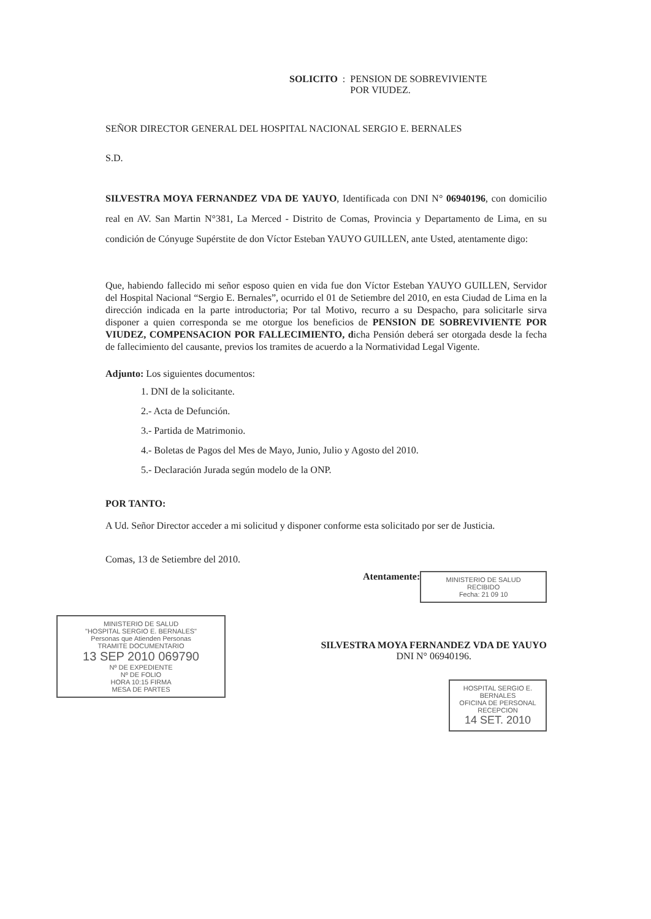SOLICITO: PENSION DE SOBREVIVIENTE
POR VIUDEZ.
SEÑOR DIRECTOR GENERAL DEL HOSPITAL NACIONAL SERGIO E. BERNALES
S.D.
SILVESTRA MOYA FERNANDEZ VDA DE YAUYO, Identificada con DNI N° 06940196, con domicilio real en AV. San Martin N°381, La Merced - Distrito de Comas, Provincia y Departamento de Lima, en su condición de Cónyuge Supérstite de don Víctor Esteban YAUYO GUILLEN, ante Usted, atentamente digo:
Que, habiendo fallecido mi señor esposo quien en vida fue don Víctor Esteban YAUYO GUILLEN, Servidor del Hospital Nacional “Sergio E. Bernales”, ocurrido el 01 de Setiembre del 2010, en esta Ciudad de Lima en la dirección indicada en la parte introductoria; Por tal Motivo, recurro a su Despacho, para solicitarle sirva disponer a quien corresponda se me otorgue los beneficios de PENSION DE SOBREVIVIENTE POR VIUDEZ, COMPENSACION POR FALLECIMIENTO, dicha Pensión deberá ser otorgada desde la fecha de fallecimiento del causante, previos los tramites de acuerdo a la Normatividad Legal Vigente.
Adjunto: Los siguientes documentos:
1. DNI de la solicitante.
2.- Acta de Defunción.
3.- Partida de Matrimonio.
4.- Boletas de Pagos del Mes de Mayo, Junio, Julio y Agosto del 2010.
5.- Declaración Jurada según modelo de la ONP.
POR TANTO:
A Ud. Señor Director acceder a mi solicitud y disponer conforme esta solicitado por ser de Justicia.
Comas, 13 de Setiembre del 2010.
Atentamente:
MINISTERIO DE SALUD
RECIBIDO
Fecha: 21 09 10
MINISTERIO DE SALUD
"HOSPITAL SERGIO E. BERNALES"
Personas que Atienden Personas
TRAMITE DOCUMENTARIO
13 SEP 2010 069790
Nº DE EXPEDIENTE
Nº DE FOLIO
HORA 10:15 FIRMA
MESA DE PARTES
SILVESTRA MOYA FERNANDEZ VDA DE YAUYO
DNI N° 06940196.
HOSPITAL SERGIO E. BERNALES
OFICINA DE PERSONAL
RECEPCION
14 SET. 2010